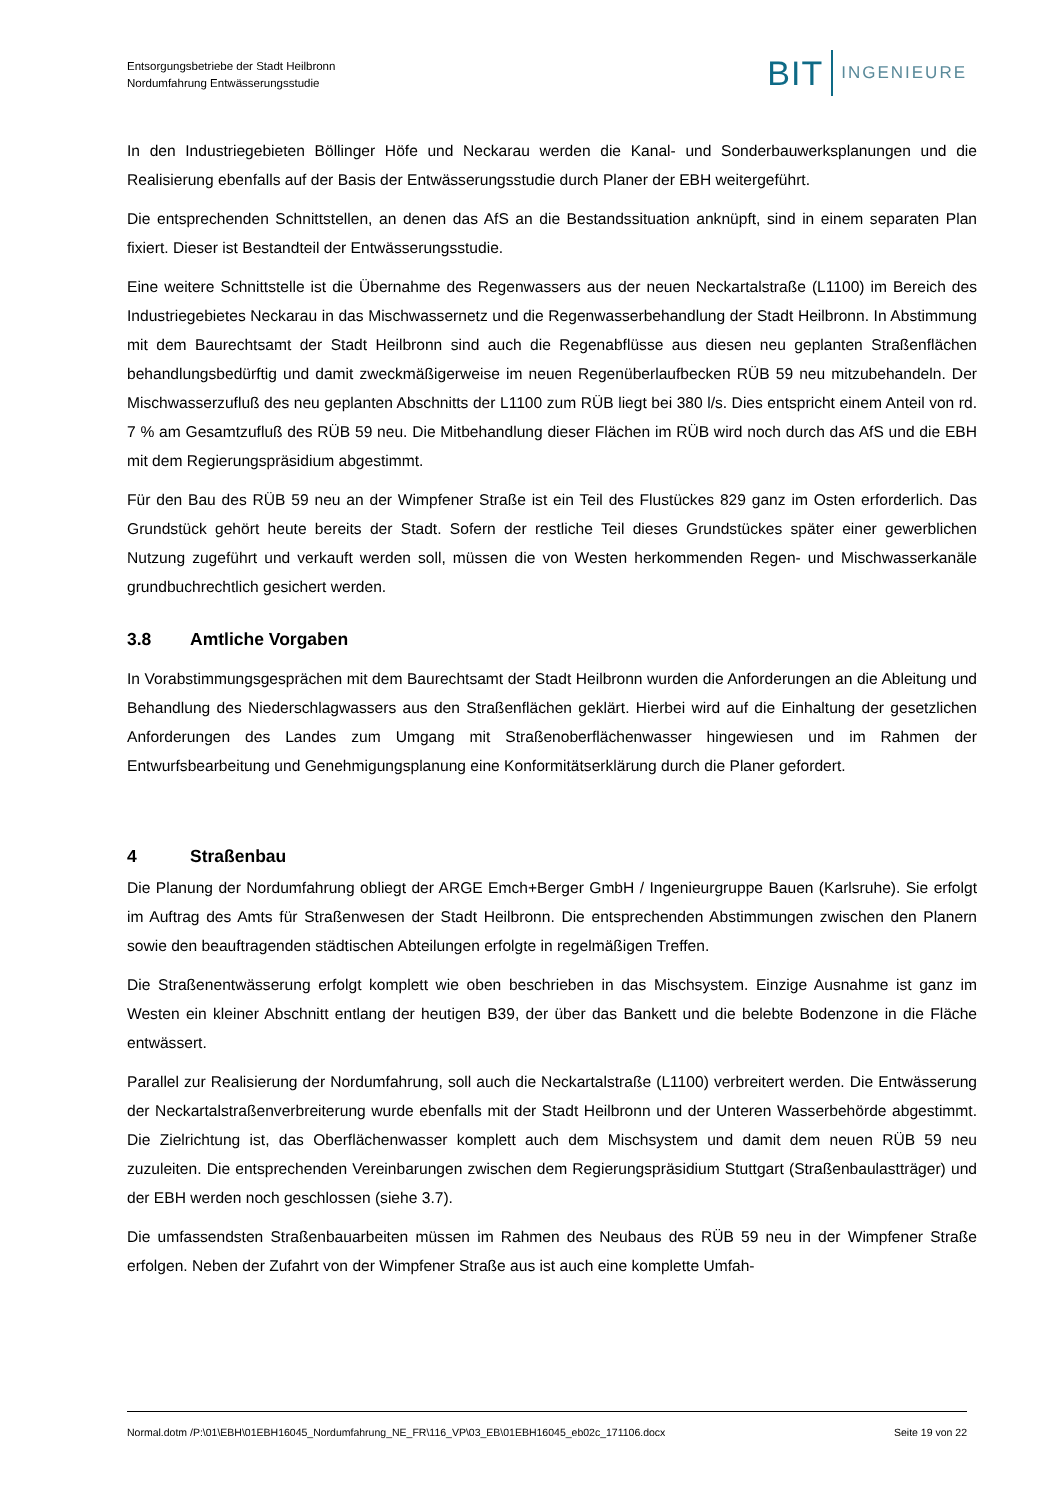Entsorgungsbetriebe der Stadt Heilbronn
Nordumfahrung Entwässerungsstudie
BIT INGENIEURE
In den Industriegebieten Böllinger Höfe und Neckarau werden die Kanal- und Sonderbauwerksplanungen und die Realisierung ebenfalls auf der Basis der Entwässerungsstudie durch Planer der EBH weitergeführt.
Die entsprechenden Schnittstellen, an denen das AfS an die Bestandssituation anknüpft, sind in einem separaten Plan fixiert. Dieser ist Bestandteil der Entwässerungsstudie.
Eine weitere Schnittstelle ist die Übernahme des Regenwassers aus der neuen Neckartalstraße (L1100) im Bereich des Industriegebietes Neckarau in das Mischwassernetz und die Regenwasserbehandlung der Stadt Heilbronn. In Abstimmung mit dem Baurechtsamt der Stadt Heilbronn sind auch die Regenabflüsse aus diesen neu geplanten Straßenflächen behandlungsbedürftig und damit zweckmäßigerweise im neuen Regenüberlaufbecken RÜB 59 neu mitzubehandeln. Der Mischwasserzufluß des neu geplanten Abschnitts der L1100 zum RÜB liegt bei 380 l/s. Dies entspricht einem Anteil von rd. 7 % am Gesamtzufluß des RÜB 59 neu. Die Mitbehandlung dieser Flächen im RÜB wird noch durch das AfS und die EBH mit dem Regierungspräsidium abgestimmt.
Für den Bau des RÜB 59 neu an der Wimpfener Straße ist ein Teil des Flustückes 829 ganz im Osten erforderlich. Das Grundstück gehört heute bereits der Stadt. Sofern der restliche Teil dieses Grundstückes später einer gewerblichen Nutzung zugeführt und verkauft werden soll, müssen die von Westen herkommenden Regen- und Mischwasserkanäle grundbuchrechtlich gesichert werden.
3.8 Amtliche Vorgaben
In Vorabstimmungsgesprächen mit dem Baurechtsamt der Stadt Heilbronn wurden die Anforderungen an die Ableitung und Behandlung des Niederschlagwassers aus den Straßenflächen geklärt. Hierbei wird auf die Einhaltung der gesetzlichen Anforderungen des Landes zum Umgang mit Straßenoberflächenwasser hingewiesen und im Rahmen der Entwurfsbearbeitung und Genehmigungsplanung eine Konformitätserklärung durch die Planer gefordert.
4 Straßenbau
Die Planung der Nordumfahrung obliegt der ARGE Emch+Berger GmbH / Ingenieurgruppe Bauen (Karlsruhe). Sie erfolgt im Auftrag des Amts für Straßenwesen der Stadt Heilbronn. Die entsprechenden Abstimmungen zwischen den Planern sowie den beauftragenden städtischen Abteilungen erfolgte in regelmäßigen Treffen.
Die Straßenentwässerung erfolgt komplett wie oben beschrieben in das Mischsystem. Einzige Ausnahme ist ganz im Westen ein kleiner Abschnitt entlang der heutigen B39, der über das Bankett und die belebte Bodenzone in die Fläche entwässert.
Parallel zur Realisierung der Nordumfahrung, soll auch die Neckartalstraße (L1100) verbreitert werden. Die Entwässerung der Neckartalstraßenverbreiterung wurde ebenfalls mit der Stadt Heilbronn und der Unteren Wasserbehörde abgestimmt. Die Zielrichtung ist, das Oberflächenwasser komplett auch dem Mischsystem und damit dem neuen RÜB 59 neu zuzuleiten. Die entsprechenden Vereinbarungen zwischen dem Regierungspräsidium Stuttgart (Straßenbaulastträger) und der EBH werden noch geschlossen (siehe 3.7).
Die umfassendsten Straßenbauarbeiten müssen im Rahmen des Neubaus des RÜB 59 neu in der Wimpfener Straße erfolgen. Neben der Zufahrt von der Wimpfener Straße aus ist auch eine komplette Umfah-
Normal.dotm /P:\01\EBH\01EBH16045_Nordumfahrung_NE_FR\116_VP\03_EB\01EBH16045_eb02c_171106.docx Seite 19 von 22